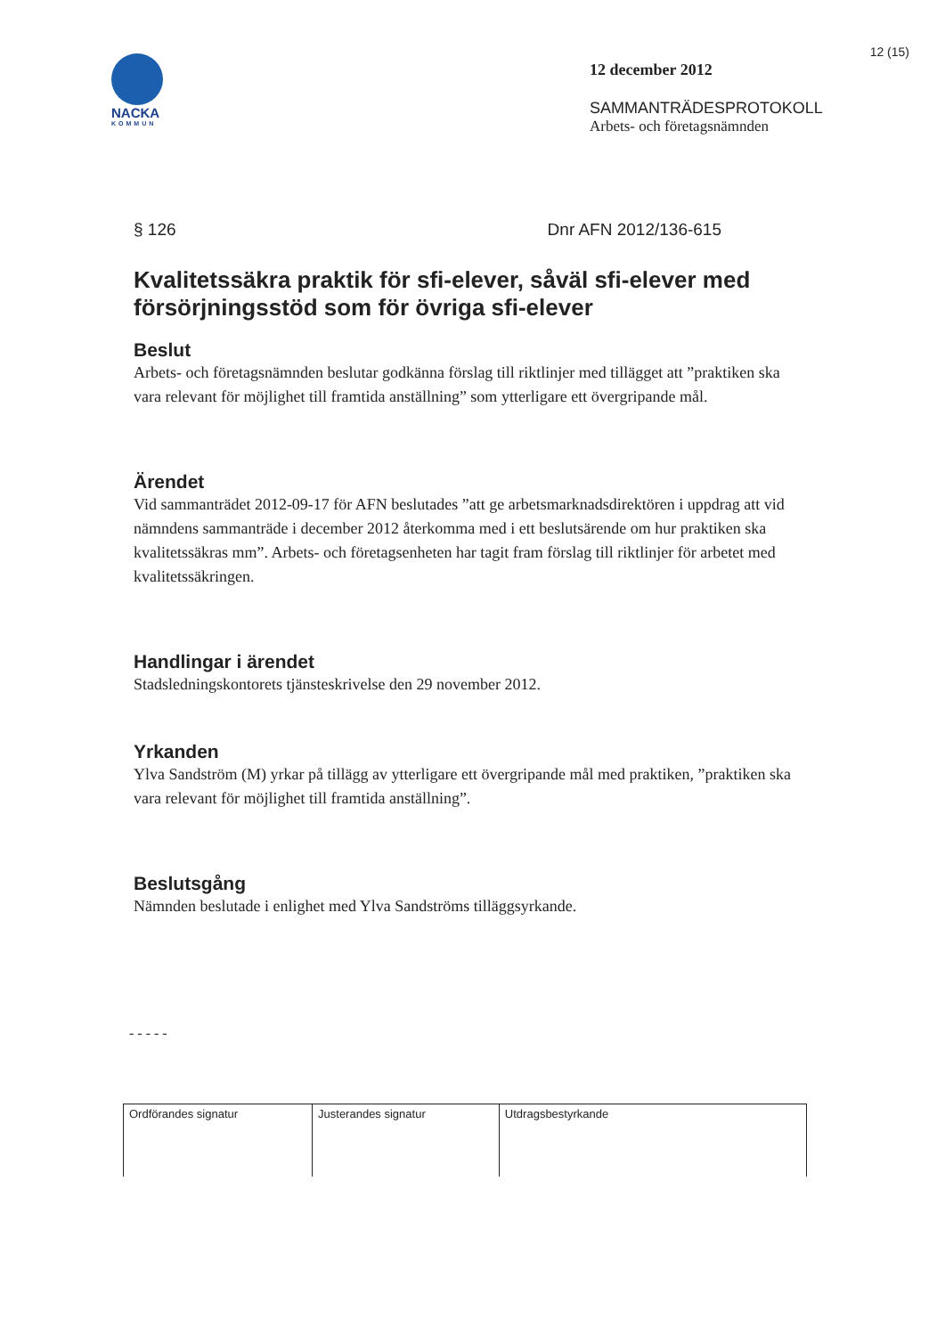12 (15)
NACKA
KOMMUN
12 december 2012
SAMMANTRÄDESPROTOKOLL
Arbets- och företagsnämnden
§ 126 Dnr AFN 2012/136-615
Kvalitetssäkra praktik för sfi-elever, såväl sfi-elever med försörjningsstöd som för övriga sfi-elever
Beslut
Arbets- och företagsnämnden beslutar godkänna förslag till riktlinjer med tillägget att ”praktiken ska vara relevant för möjlighet till framtida anställning” som ytterligare ett övergripande mål.
Ärendet
Vid sammanträdet 2012-09-17 för AFN beslutades ”att ge arbetsmarknadsdirektören i uppdrag att vid nämndens sammanträde i december 2012 återkomma med i ett beslutsärende om hur praktiken ska kvalitetssäkras mm”. Arbets- och företagsenheten har tagit fram förslag till riktlinjer för arbetet med kvalitetssäkringen.
Handlingar i ärendet
Stadsledningskontorets tjänsteskrivelse den 29 november 2012.
Yrkanden
Ylva Sandström (M) yrkar på tillägg av ytterligare ett övergripande mål med praktiken, ”praktiken ska vara relevant för möjlighet till framtida anställning”.
Beslutsgång
Nämnden beslutade i enlighet med Ylva Sandströms tilläggsyrkande.
- - - - -
| Ordförandes signatur | Justerandes signatur | Utdragsbestyrkande |